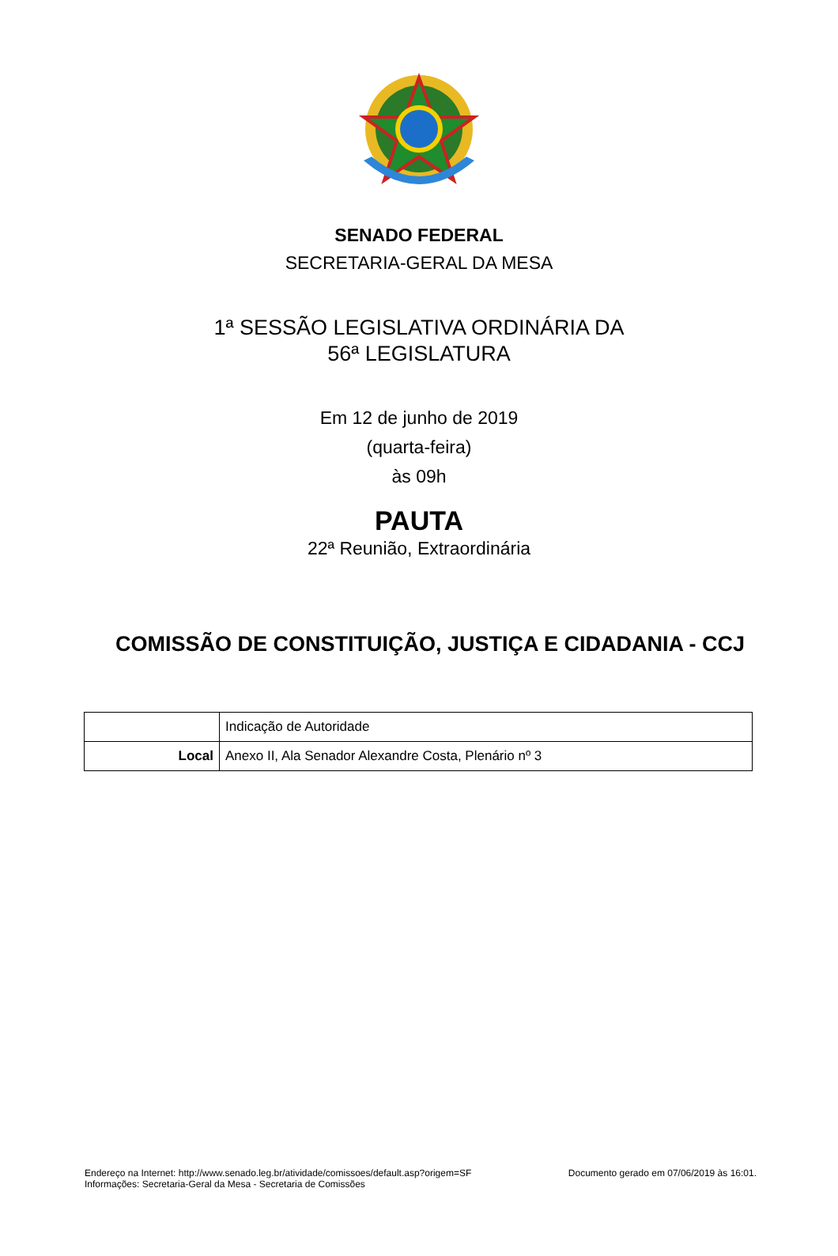SENADO FEDERAL
SECRETARIA-GERAL DA MESA
1ª SESSÃO LEGISLATIVA ORDINÁRIA DA
56ª LEGISLATURA
Em 12 de junho de 2019
(quarta-feira)
às 09h
PAUTA
22ª Reunião, Extraordinária
COMISSÃO DE CONSTITUIÇÃO, JUSTIÇA E CIDADANIA - CCJ
| | Indicação de Autoridade |
| Local | Anexo II, Ala Senador Alexandre Costa, Plenário nº 3 |
Endereço na Internet: http://www.senado.leg.br/atividade/comissoes/default.asp?origem=SF
Informações: Secretaria-Geral da Mesa - Secretaria de Comissões
Documento gerado em 07/06/2019 às 16:01.